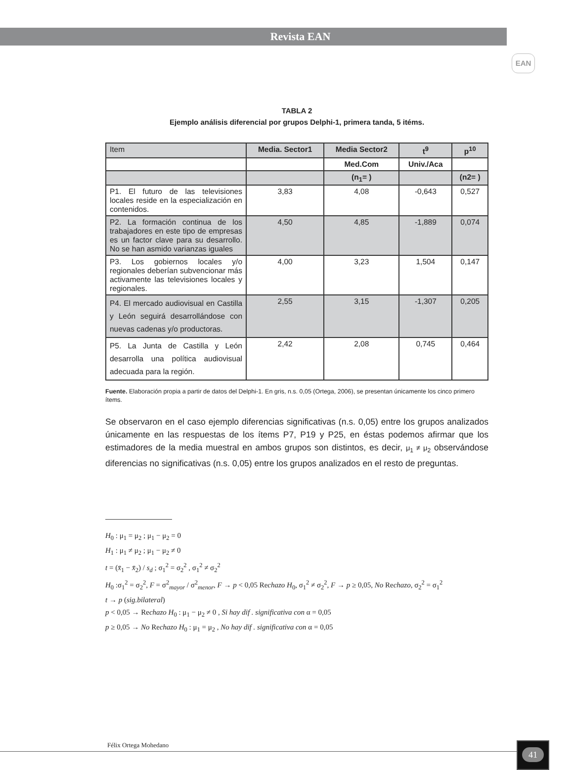Revista EAN
EAN
TABLA 2
Ejemplo análisis diferencial por grupos Delphi-1, primera tanda, 5 itéms.
| Item | Media. Sector1 | Media Sector2 | t<sup>9</sup> | p<sup>10</sup> |
| | | Med.Com | Univ./Aca | |
| | | (n<sub>1</sub>= ) | | (n2= ) |
| P1. El futuro de las televisiones locales reside en la especialización en contenidos. | 3,83 | 4,08 | -0,643 | 0,527 |
| P2. La formación continua de los trabajadores en este tipo de empresas es un factor clave para su desarrollo. No se han asmido varianzas iguales | 4,50 | 4,85 | -1,889 | 0,074 |
| P3. Los gobiernos locales y/o regionales deberían subvencionar más activamente las televisiones locales y regionales. | 4,00 | 3,23 | 1,504 | 0,147 |
| P4. El mercado audiovisual en Castilla y León seguirá desarrollándose con nuevas cadenas y/o productoras. | 2,55 | 3,15 | -1,307 | 0,205 |
| P5. La Junta de Castilla y León desarrolla una política audiovisual adecuada para la región. | 2,42 | 2,08 | 0,745 | 0,464 |
Fuente. Elaboración propia a partir de datos del Delphi-1. En gris, n.s. 0,05 (Ortega, 2006), se presentan únicamente los cinco primero ítems.
Se observaron en el caso ejemplo diferencias significativas (n.s. 0,05) entre los grupos analizados únicamente en las respuestas de los ítems P7, P19 y P25, en éstas podemos afirmar que los estimadores de la media muestral en ambos grupos son distintos, es decir, μ<sub>1</sub> ≠ μ<sub>2</sub> observándose diferencias no significativas (n.s. 0,05) entre los grupos analizados en el resto de preguntas.
H<sub>0</sub> : μ<sub>1</sub> = μ<sub>2</sub> ; μ<sub>1</sub> − μ<sub>2</sub> = 0
H<sub>1</sub> : μ<sub>1</sub> ≠ μ<sub>2</sub> ; μ<sub>1</sub> − μ<sub>2</sub> ≠ 0
t = (x̄<sub>1</sub> − x̄<sub>2</sub>) / s<sub>d</sub> ; σ<sub>1</sub><sup>2</sup> = σ<sub>2</sub><sup>2</sup> , σ<sub>1</sub><sup>2</sup> ≠ σ<sub>2</sub><sup>2</sup>
H<sub>0</sub> :σ<sub>1</sub><sup>2</sup> = σ<sub>2</sub><sup>2</sup>, F = σ<sup>2</sup><sub>mayor</sub> / σ<sup>2</sup><sub>menor</sub>, F → p < 0,05 Rechazo H<sub>0</sub>, σ<sub>1</sub><sup>2</sup> ≠ σ<sub>2</sub><sup>2</sup>, F → p ≥ 0,05, No Rechazo, σ<sub>2</sub><sup>2</sup> = σ<sub>1</sub><sup>2</sup>
t → p (sig.bilateral)
p < 0,05 → Rechazo H<sub>0</sub> : μ<sub>1</sub> − μ<sub>2</sub> ≠ 0 , Si hay dif . significativa con α = 0,05
p ≥ 0,05 → No Rechazo H<sub>0</sub> : μ<sub>1</sub> = μ<sub>2</sub> , No hay dif . significativa con α = 0,05
Félix Ortega Mohedano 41